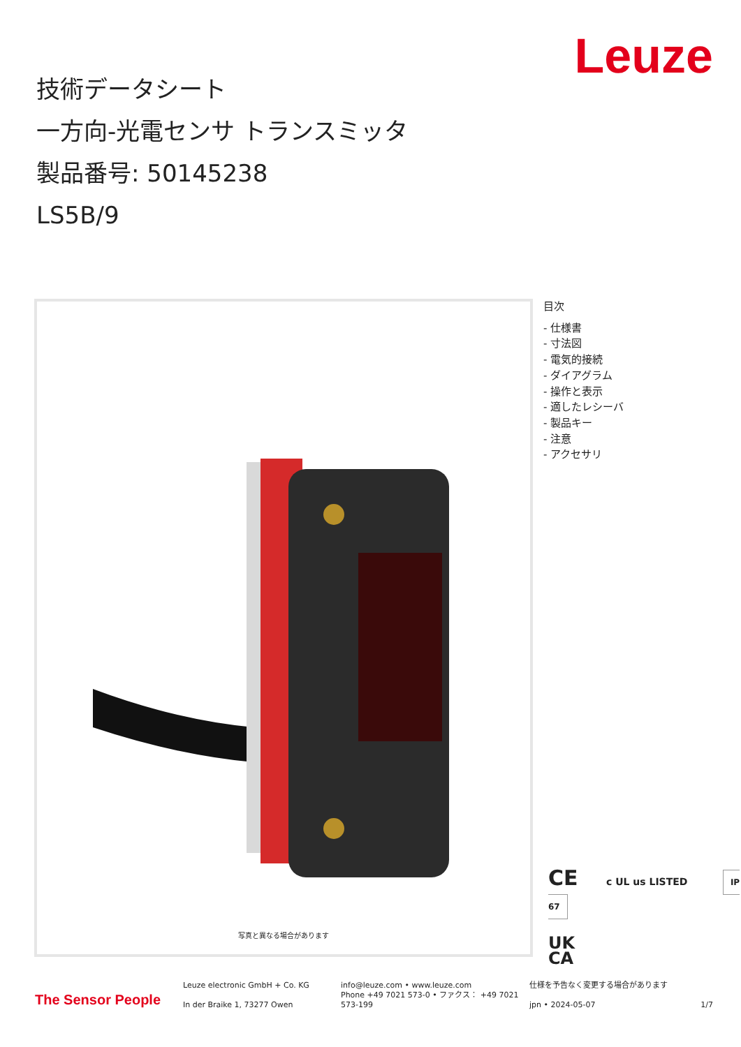Leuze
技術データシート
一方向-光電センサ トランスミッタ
製品番号: 50145238
LS5B/9
写真と異なる場合があります
目次
- 仕様書
- 寸法図
- 電気的接続
- ダイアグラム
- 操作と表示
- 適したレシーバ
- 製品キー
- 注意
- アクセサリ
CE c UL us LISTED IP 67
UK
CA
The Sensor People
Leuze electronic GmbH + Co. KG
In der Braike 1, 73277 Owen
info@leuze.com • www.leuze.com
Phone +49 7021 573-0 • ファクス： +49 7021 573-199
仕様を予告なく変更する場合があります
jpn • 2024-05-07 1/7